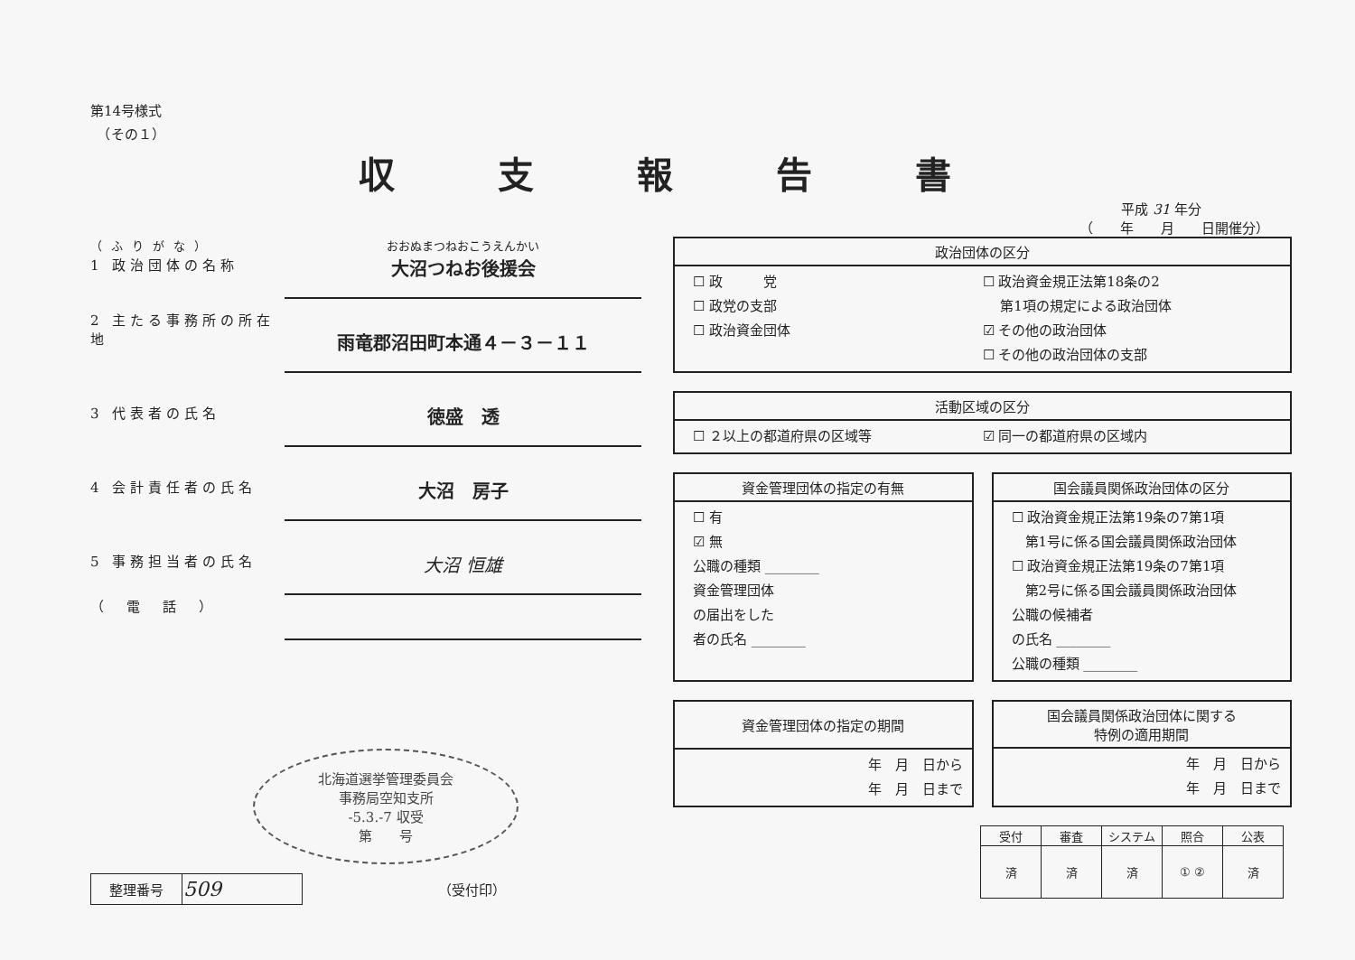第14号様式
　（その１）
収 支 報 告 書
平成 31 年分
（　　年　　月　　日開催分）
（ふりがな） おおぬまつねおこうえんかい
1 政治団体の名称
大沼つねお後援会
2 主たる事務所の所在地
雨竜郡沼田町本通４－３－１１
3 代表者の氏名
徳盛　透
4 会計責任者の氏名
大沼　房子
5 事務担当者の氏名
大沼 恒雄
（　電　話　）
北海道選挙管理委員会
事務局空知支所
-5.3.-7 収受
第　　号
| 整理番号 | 509 |
（受付印）
政治団体の区分
☐ 政　　　党 ☐ 政治資金規正法第18条の2 ☐ 政党の支部　 第1項の規定による政治団体 ☐ 政治資金団体 ☑ その他の政治団体 ☐ その他の政治団体の支部
活動区域の区分
☐ ２以上の都道府県の区域等 ☑ 同一の都道府県の区域内
資金管理団体の指定の有無
☐ 有
☑ 無
公職の種類 ________
資金管理団体
の届出をした
者の氏名 ________
国会議員関係政治団体の区分
☐ 政治資金規正法第19条の7第1項
　第1号に係る国会議員関係政治団体
☐ 政治資金規正法第19条の7第1項
　第2号に係る国会議員関係政治団体
公職の候補者
の氏名 ________
公職の種類 ________
資金管理団体の指定の期間
年　月　日から
年　月　日まで
国会議員関係政治団体に関する
特例の適用期間
年　月　日から
年　月　日まで
| 受付 | 審査 | システム | 照合 | 公表 |
| --- | --- | --- | --- | --- |
| 済 | 済 | 済 | ① ② | 済 |